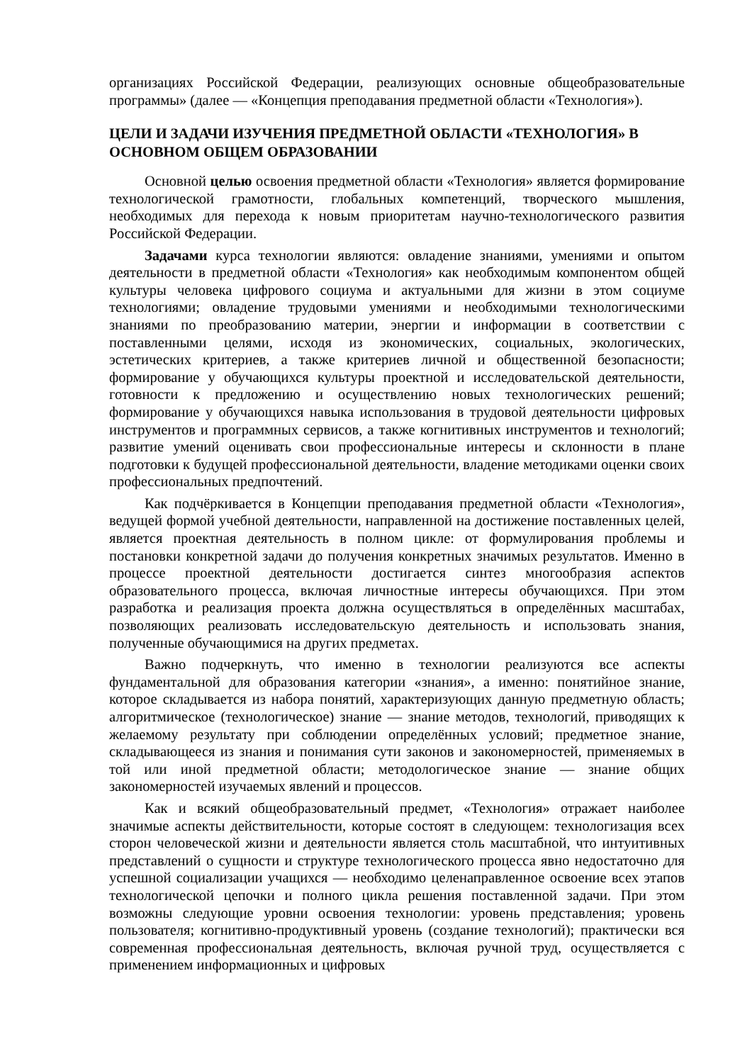организациях Российской Федерации, реализующих основные общеобразовательные программы» (далее — «Концепция преподавания предметной области «Технология»).
ЦЕЛИ И ЗАДАЧИ ИЗУЧЕНИЯ ПРЕДМЕТНОЙ ОБЛАСТИ «ТЕХНОЛОГИЯ» В ОСНОВНОМ ОБЩЕМ ОБРАЗОВАНИИ
Основной целью освоения предметной области «Технология» является формирование технологической грамотности, глобальных компетенций, творческого мышления, необходимых для перехода к новым приоритетам научно-технологического развития Российской Федерации.
Задачами курса технологии являются: овладение знаниями, умениями и опытом деятельности в предметной области «Технология» как необходимым компонентом общей культуры человека цифрового социума и актуальными для жизни в этом социуме технологиями; овладение трудовыми умениями и необходимыми технологическими знаниями по преобразованию материи, энергии и информации в соответствии с поставленными целями, исходя из экономических, социальных, экологических, эстетических критериев, а также критериев личной и общественной безопасности; формирование у обучающихся культуры проектной и исследовательской деятельности, готовности к предложению и осуществлению новых технологических решений; формирование у обучающихся навыка использования в трудовой деятельности цифровых инструментов и программных сервисов, а также когнитивных инструментов и технологий; развитие умений оценивать свои профессиональные интересы и склонности в плане подготовки к будущей профессиональной деятельности, владение методиками оценки своих профессиональных предпочтений.
Как подчёркивается в Концепции преподавания предметной области «Технология», ведущей формой учебной деятельности, направленной на достижение поставленных целей, является проектная деятельность в полном цикле: от формулирования проблемы и постановки конкретной задачи до получения конкретных значимых результатов. Именно в процессе проектной деятельности достигается синтез многообразия аспектов образовательного процесса, включая личностные интересы обучающихся. При этом разработка и реализация проекта должна осуществляться в определённых масштабах, позволяющих реализовать исследовательскую деятельность и использовать знания, полученные обучающимися на других предметах.
Важно подчеркнуть, что именно в технологии реализуются все аспекты фундаментальной для образования категории «знания», а именно: понятийное знание, которое складывается из набора понятий, характеризующих данную предметную область; алгоритмическое (технологическое) знание — знание методов, технологий, приводящих к желаемому результату при соблюдении определённых условий; предметное знание, складывающееся из знания и понимания сути законов и закономерностей, применяемых в той или иной предметной области; методологическое знание — знание общих закономерностей изучаемых явлений и процессов.
Как и всякий общеобразовательный предмет, «Технология» отражает наиболее значимые аспекты действительности, которые состоят в следующем: технологизация всех сторон человеческой жизни и деятельности является столь масштабной, что интуитивных представлений о сущности и структуре технологического процесса явно недостаточно для успешной социализации учащихся — необходимо целенаправленное освоение всех этапов технологической цепочки и полного цикла решения поставленной задачи. При этом возможны следующие уровни освоения технологии: уровень представления; уровень пользователя; когнитивно-продуктивный уровень (создание технологий); практически вся современная профессиональная деятельность, включая ручной труд, осуществляется с применением информационных и цифровых